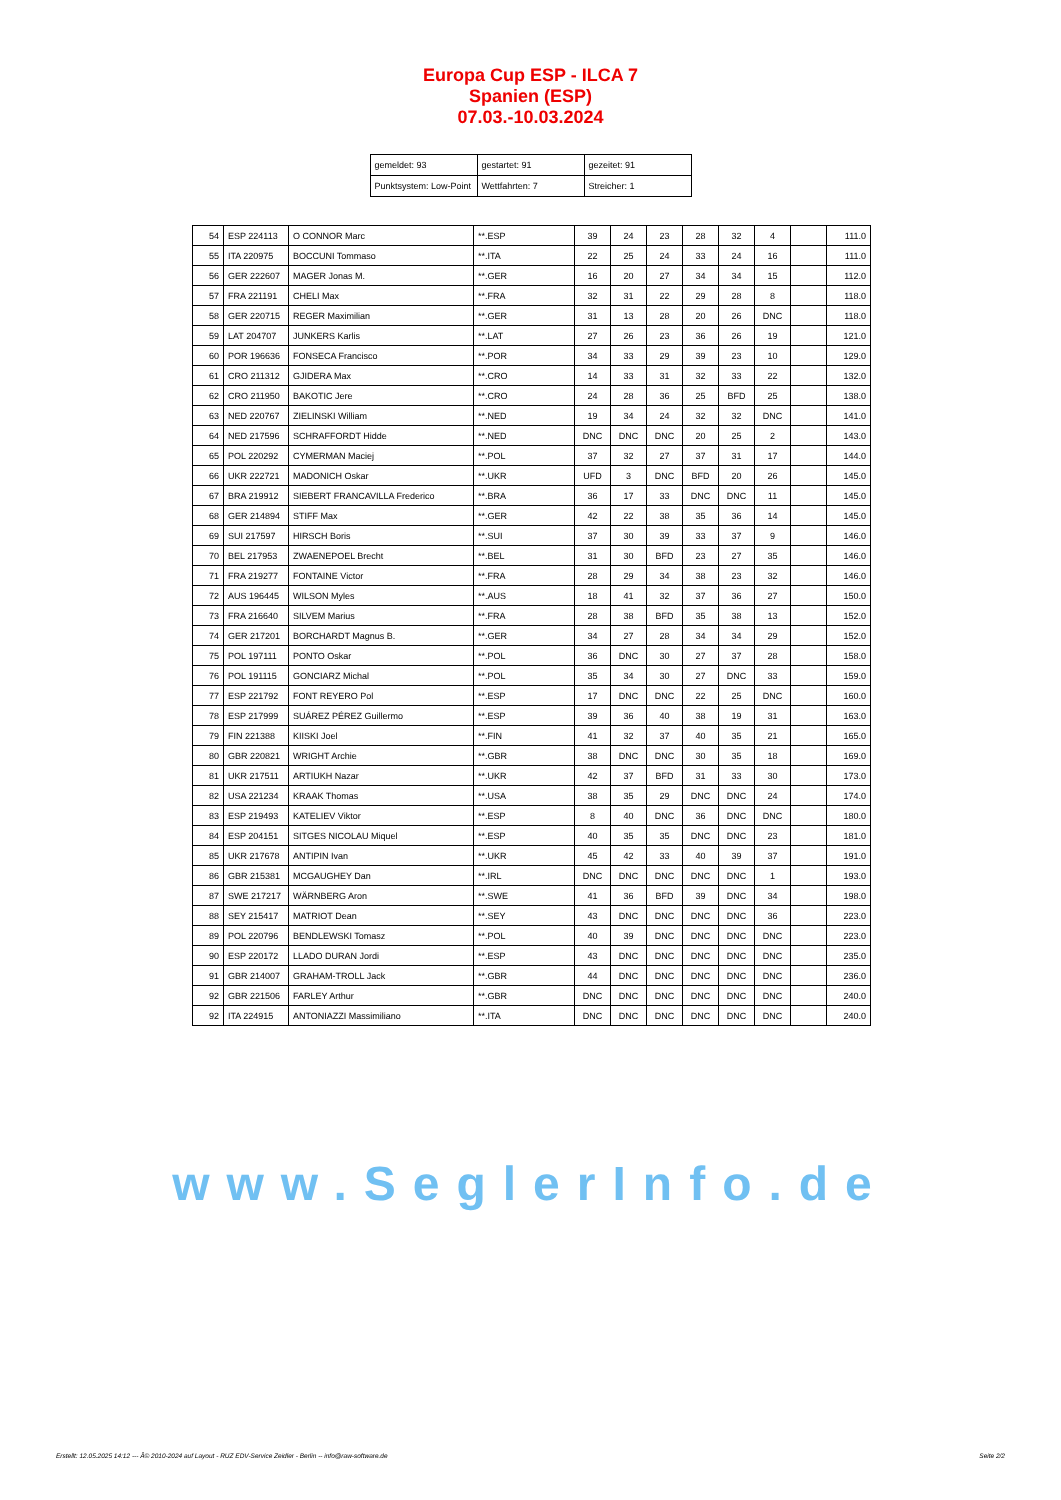Europa Cup ESP - ILCA 7
Spanien (ESP)
07.03.-10.03.2024
| gemeldet: 93 | gestartet: 91 | gezeitet: 91 |
| Punktsystem: Low-Point | Wettfahrten: 7 | Streicher: 1 |
| 54 | ESP 224113 | O CONNOR Marc | **.ESP | 39 | 24 | 23 | 28 | 32 | 4 | | 111.0 |
| 55 | ITA 220975 | BOCCUNI Tommaso | **.ITA | 22 | 25 | 24 | 33 | 24 | 16 | | 111.0 |
| 56 | GER 222607 | MAGER Jonas M. | **.GER | 16 | 20 | 27 | 34 | 34 | 15 | | 112.0 |
| 57 | FRA 221191 | CHELI Max | **.FRA | 32 | 31 | 22 | 29 | 28 | 8 | | 118.0 |
| 58 | GER 220715 | REGER Maximilian | **.GER | 31 | 13 | 28 | 20 | 26 | DNC | | 118.0 |
| 59 | LAT 204707 | JUNKERS Karlis | **.LAT | 27 | 26 | 23 | 36 | 26 | 19 | | 121.0 |
| 60 | POR 196636 | FONSECA Francisco | **.POR | 34 | 33 | 29 | 39 | 23 | 10 | | 129.0 |
| 61 | CRO 211312 | GJIDERA Max | **.CRO | 14 | 33 | 31 | 32 | 33 | 22 | | 132.0 |
| 62 | CRO 211950 | BAKOTIC Jere | **.CRO | 24 | 28 | 36 | 25 | BFD | 25 | | 138.0 |
| 63 | NED 220767 | ZIELINSKI William | **.NED | 19 | 34 | 24 | 32 | 32 | DNC | | 141.0 |
| 64 | NED 217596 | SCHRAFFORDT Hidde | **.NED | DNC | DNC | DNC | 20 | 25 | 2 | | 143.0 |
| 65 | POL 220292 | CYMERMAN Maciej | **.POL | 37 | 32 | 27 | 37 | 31 | 17 | | 144.0 |
| 66 | UKR 222721 | MADONICH Oskar | **.UKR | UFD | 3 | DNC | BFD | 20 | 26 | | 145.0 |
| 67 | BRA 219912 | SIEBERT FRANCAVILLA Frederico | **.BRA | 36 | 17 | 33 | DNC | DNC | 11 | | 145.0 |
| 68 | GER 214894 | STIFF Max | **.GER | 42 | 22 | 38 | 35 | 36 | 14 | | 145.0 |
| 69 | SUI 217597 | HIRSCH Boris | **.SUI | 37 | 30 | 39 | 33 | 37 | 9 | | 146.0 |
| 70 | BEL 217953 | ZWAENEPOEL Brecht | **.BEL | 31 | 30 | BFD | 23 | 27 | 35 | | 146.0 |
| 71 | FRA 219277 | FONTAINE Victor | **.FRA | 28 | 29 | 34 | 38 | 23 | 32 | | 146.0 |
| 72 | AUS 196445 | WILSON Myles | **.AUS | 18 | 41 | 32 | 37 | 36 | 27 | | 150.0 |
| 73 | FRA 216640 | SILVEM Marius | **.FRA | 28 | 38 | BFD | 35 | 38 | 13 | | 152.0 |
| 74 | GER 217201 | BORCHARDT Magnus B. | **.GER | 34 | 27 | 28 | 34 | 34 | 29 | | 152.0 |
| 75 | POL 197111 | PONTO Oskar | **.POL | 36 | DNC | 30 | 27 | 37 | 28 | | 158.0 |
| 76 | POL 191115 | GONCIARZ Michal | **.POL | 35 | 34 | 30 | 27 | DNC | 33 | | 159.0 |
| 77 | ESP 221792 | FONT REYERO Pol | **.ESP | 17 | DNC | DNC | 22 | 25 | DNC | | 160.0 |
| 78 | ESP 217999 | SUÁREZ PÉREZ Guillermo | **.ESP | 39 | 36 | 40 | 38 | 19 | 31 | | 163.0 |
| 79 | FIN 221388 | KIISKI Joel | **.FIN | 41 | 32 | 37 | 40 | 35 | 21 | | 165.0 |
| 80 | GBR 220821 | WRIGHT Archie | **.GBR | 38 | DNC | DNC | 30 | 35 | 18 | | 169.0 |
| 81 | UKR 217511 | ARTIUKH Nazar | **.UKR | 42 | 37 | BFD | 31 | 33 | 30 | | 173.0 |
| 82 | USA 221234 | KRAAK Thomas | **.USA | 38 | 35 | 29 | DNC | DNC | 24 | | 174.0 |
| 83 | ESP 219493 | KATELIEV Viktor | **.ESP | 8 | 40 | DNC | 36 | DNC | DNC | | 180.0 |
| 84 | ESP 204151 | SITGES NICOLAU Miquel | **.ESP | 40 | 35 | 35 | DNC | DNC | 23 | | 181.0 |
| 85 | UKR 217678 | ANTIPIN Ivan | **.UKR | 45 | 42 | 33 | 40 | 39 | 37 | | 191.0 |
| 86 | GBR 215381 | MCGAUGHEY Dan | **.IRL | DNC | DNC | DNC | DNC | DNC | 1 | | 193.0 |
| 87 | SWE 217217 | WÄRNBERG Aron | **.SWE | 41 | 36 | BFD | 39 | DNC | 34 | | 198.0 |
| 88 | SEY 215417 | MATRIOT Dean | **.SEY | 43 | DNC | DNC | DNC | DNC | 36 | | 223.0 |
| 89 | POL 220796 | BENDLEWSKI Tomasz | **.POL | 40 | 39 | DNC | DNC | DNC | DNC | | 223.0 |
| 90 | ESP 220172 | LLADO DURAN Jordi | **.ESP | 43 | DNC | DNC | DNC | DNC | DNC | | 235.0 |
| 91 | GBR 214007 | GRAHAM-TROLL Jack | **.GBR | 44 | DNC | DNC | DNC | DNC | DNC | | 236.0 |
| 92 | GBR 221506 | FARLEY Arthur | **.GBR | DNC | DNC | DNC | DNC | DNC | DNC | | 240.0 |
| 92 | ITA 224915 | ANTONIAZZI Massimiliano | **.ITA | DNC | DNC | DNC | DNC | DNC | DNC | | 240.0 |
www.SeglerInfo.de
Erstellt: 12.05.2025 14:12 --- Â© 2010-2024 auf Layout - RUZ EDV-Service Zeidler - Berlin -- info@raw-software.de Seite 2/2